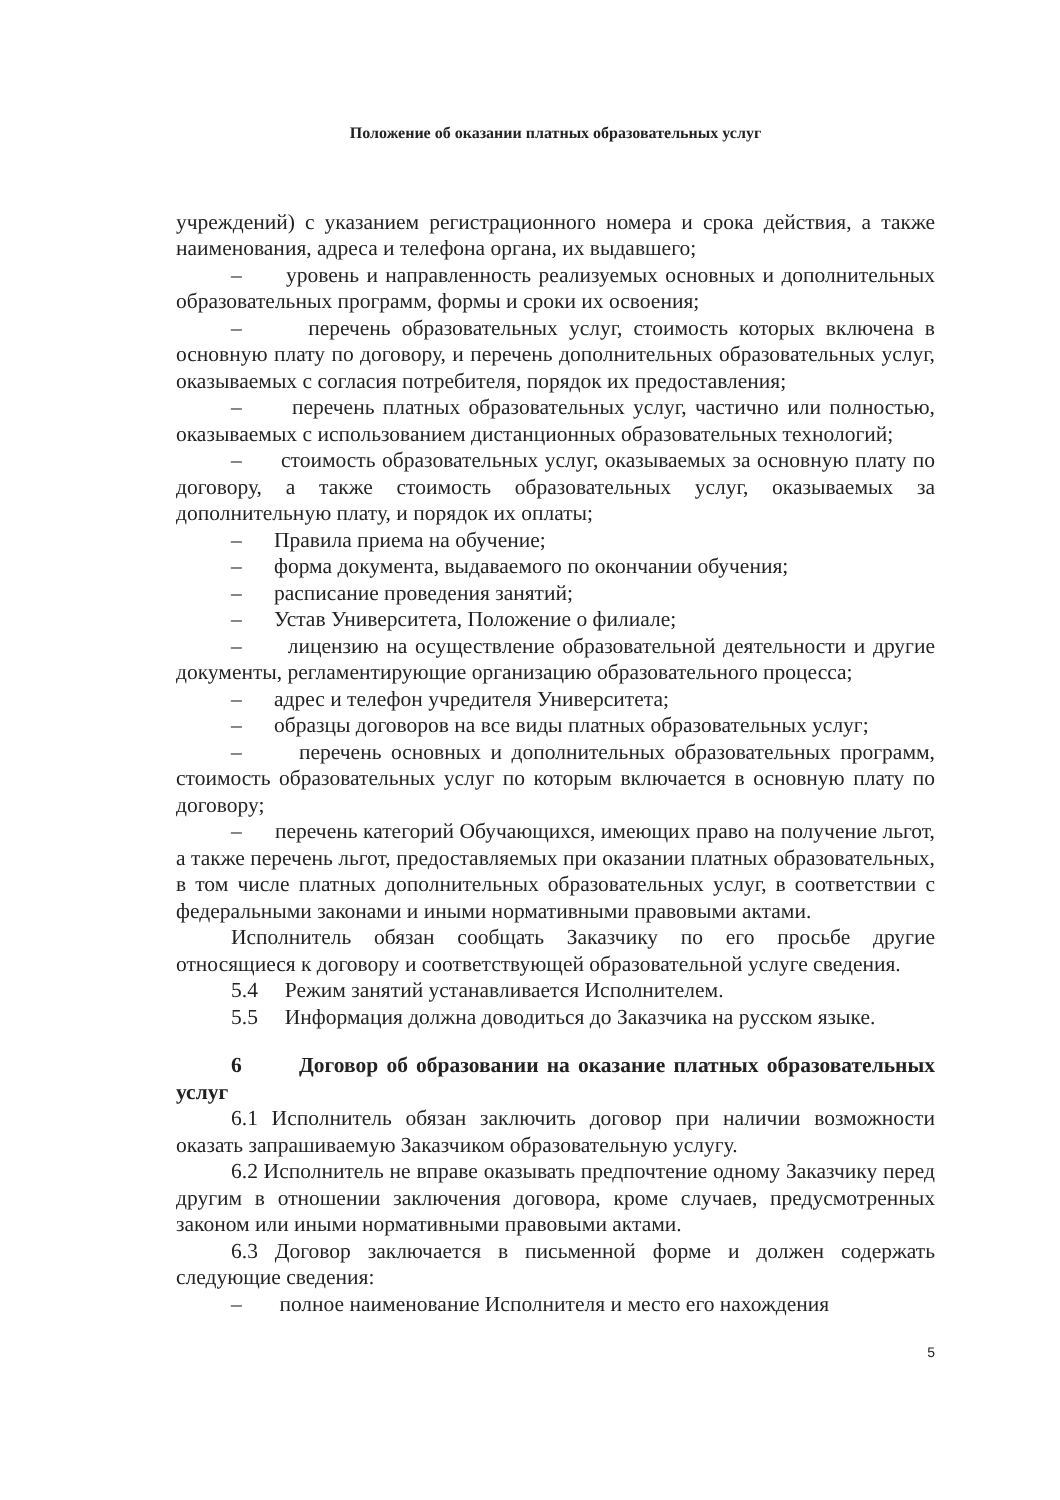Положение об оказании платных образовательных услуг
учреждений) с указанием регистрационного номера и срока действия, а также наименования, адреса и телефона органа, их выдавшего;
– уровень и направленность реализуемых основных и дополнительных образовательных программ, формы и сроки их освоения;
– перечень образовательных услуг, стоимость которых включена в основную плату по договору, и перечень дополнительных образовательных услуг, оказываемых с согласия потребителя, порядок их предоставления;
– перечень платных образовательных услуг, частично или полностью, оказываемых с использованием дистанционных образовательных технологий;
– стоимость образовательных услуг, оказываемых за основную плату по договору, а также стоимость образовательных услуг, оказываемых за дополнительную плату, и порядок их оплаты;
– Правила приема на обучение;
– форма документа, выдаваемого по окончании обучения;
– расписание проведения занятий;
– Устав Университета, Положение о филиале;
– лицензию на осуществление образовательной деятельности и другие документы, регламентирующие организацию образовательного процесса;
– адрес и телефон учредителя Университета;
– образцы договоров на все виды платных образовательных услуг;
– перечень основных и дополнительных образовательных программ, стоимость образовательных услуг по которым включается в основную плату по договору;
– перечень категорий Обучающихся, имеющих право на получение льгот, а также перечень льгот, предоставляемых при оказании платных образовательных, в том числе платных дополнительных образовательных услуг, в соответствии с федеральными законами и иными нормативными правовыми актами.
Исполнитель обязан сообщать Заказчику по его просьбе другие относящиеся к договору и соответствующей образовательной услуге сведения.
5.4 Режим занятий устанавливается Исполнителем.
5.5 Информация должна доводиться до Заказчика на русском языке.
6 Договор об образовании на оказание платных образовательных услуг
6.1 Исполнитель обязан заключить договор при наличии возможности оказать запрашиваемую Заказчиком образовательную услугу.
6.2 Исполнитель не вправе оказывать предпочтение одному Заказчику перед другим в отношении заключения договора, кроме случаев, предусмотренных законом или иными нормативными правовыми актами.
6.3 Договор заключается в письменной форме и должен содержать следующие сведения:
– полное наименование Исполнителя и место его нахождения
5